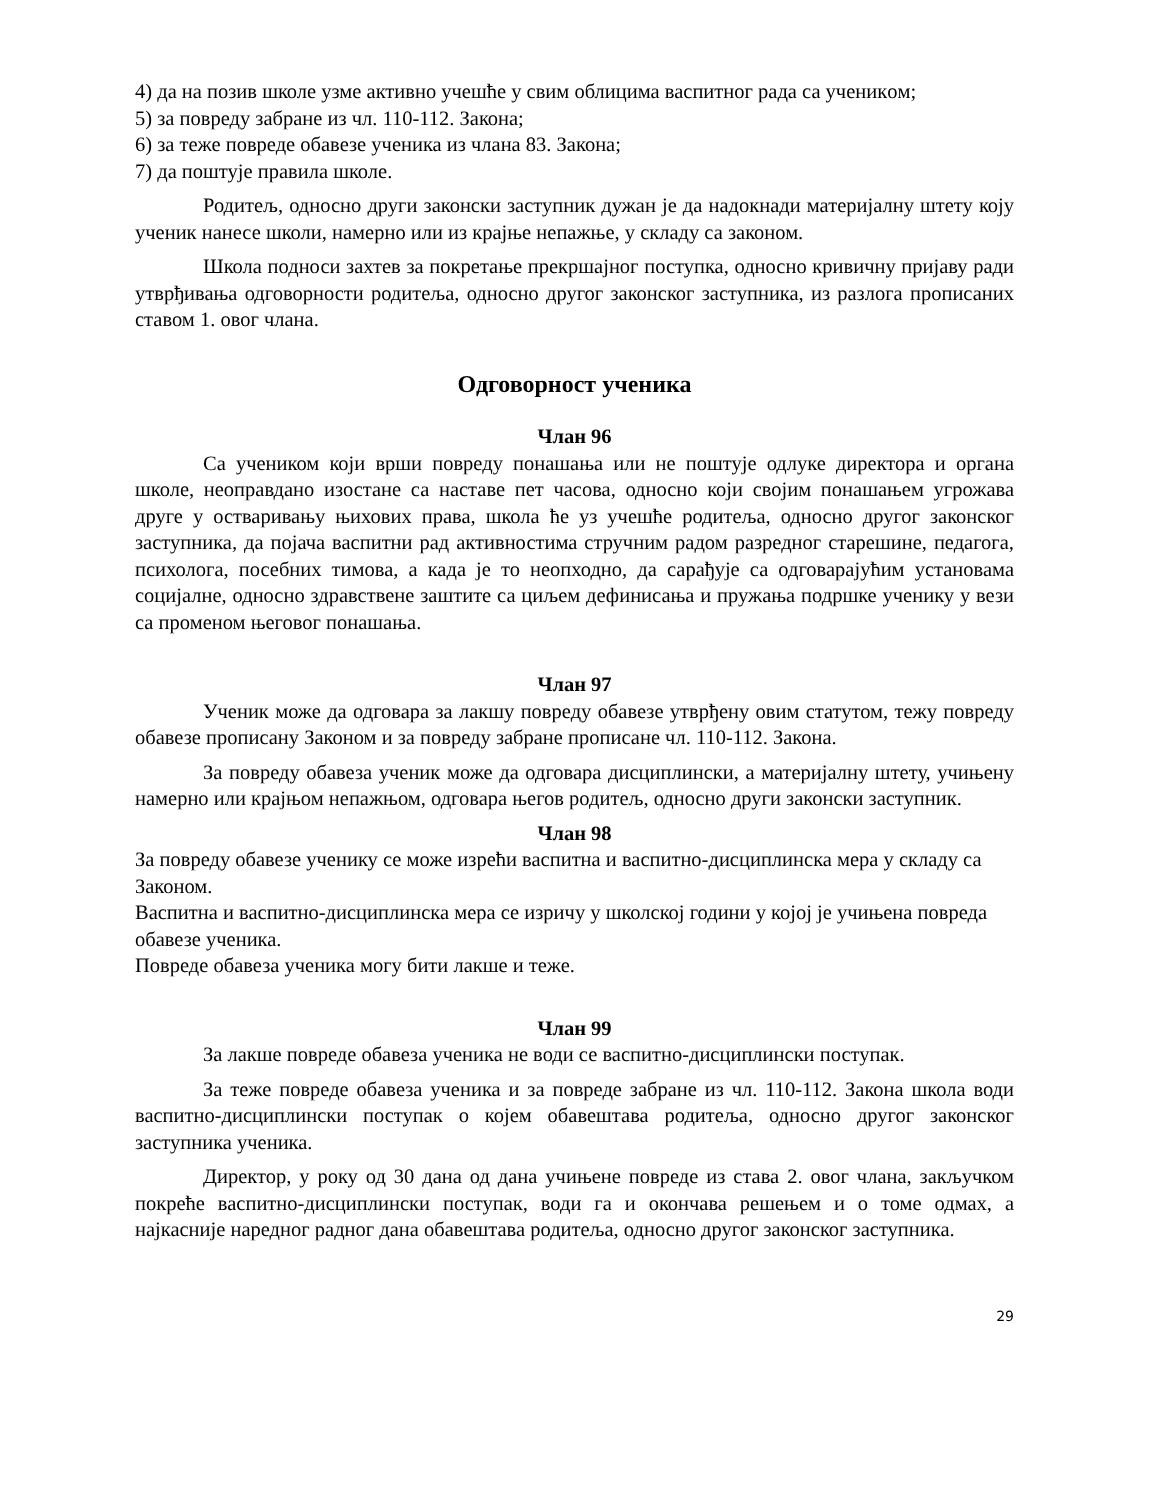4) да на позив школе узме активно учешће у свим облицима васпитног рада са ученикoм;
5) за повреду забране из чл. 110-112. Закона;
6) за теже повреде обавезе ученика из члана 83. Закона;
7) да поштује правила школе.
Родитељ, односно други законски заступник дужан је да надокнади материјалну штету коју ученик нанесе школи, намерно или из крајње непажње, у складу са законом.
Школа подноси захтев за покретање прекршајног поступка, односно кривичну пријаву ради утврђивања одговорности родитеља, односно другог законског заступника, из разлога прописаних ставом 1. овог члана.
Одговорност ученика
Члан 96
Са учеником који врши повреду понашања или не поштује одлуке директора и органа школе, неоправдано изостане са наставе пет часова, односно који својим понашањем угрожава друге у остваривању њихових права, школа ће уз учешће родитеља, односно другог законског заступника, да појача васпитни рад активностима стручним радом разредног старешине, педагога, психолога, посебних тимова, а када је то неопходно, да сарађује са одговарајућим установама социјалне, односно здравствене заштите са циљем дефинисања и пружања подршке ученику у вези са променом његовог понашања.
Члан 97
Ученик може да одговара за лакшу повреду обавезе утврђену овим статутом, тежу повреду обавезе прописану Законом и за повреду забране прописане чл. 110-112. Закона.
За повреду обавеза ученик може да одговара дисциплински, а материјалну штету, учињену намерно или крајњом непажњом, одговара његов родитељ, односно други законски заступник.
Члан 98
За повреду обавезе ученику се може изрећи васпитна и васпитно-дисциплинска мера у складу са Законом.
Васпитна и васпитно-дисциплинска мера се изричу у школској години у којој је учињена повреда обавезе ученика.
Повреде обавеза ученика могу бити лакше и теже.
Члан 99
За лакше повреде обавеза ученика не води се васпитно-дисциплински поступак.
За теже повреде обавеза ученика и за повреде забране из чл. 110-112. Закона школа води васпитно-дисциплински поступак о којем обавештава родитеља, односно другог законског заступника ученика.
Директор, у року од 30 дана од дана учињене повреде из става 2. овог члана, закључком покреће васпитно-дисциплински поступак, води га и окончава решењем и о томе одмах, а најкасније наредног радног дана обавештава родитеља, односно другог законског заступника.
29